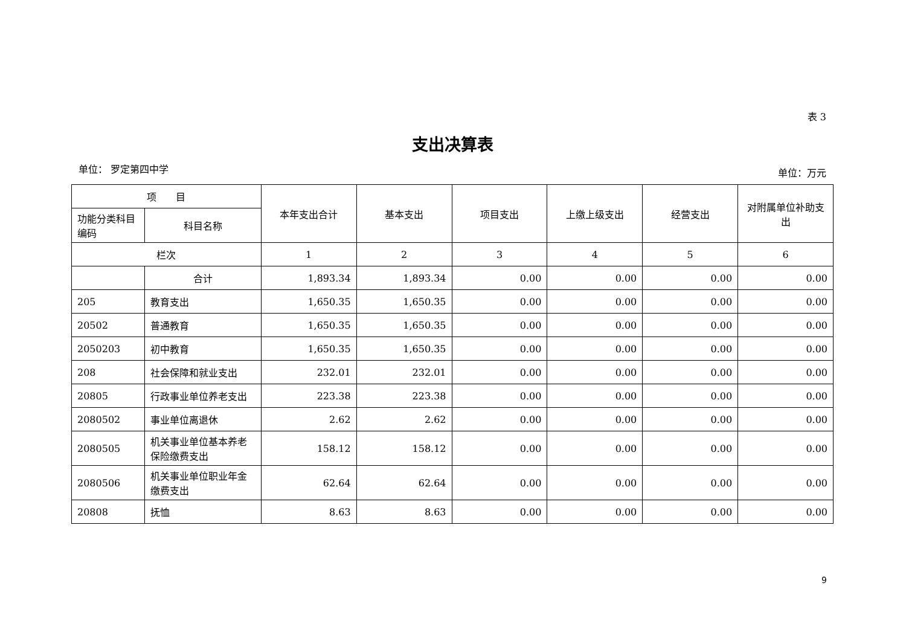表 3
支出决算表
单位： 罗定第四中学 单位：万元
| 项 目 | | 本年支出合计 | 基本支出 | 项目支出 | 上缴上级支出 | 经营支出 | 对附属单位补助支出 |
| --- | --- | --- | --- | --- | --- | --- | --- |
| 功能分类科目编码 | 科目名称 | | | | | | |
| 栏次 | | 1 | 2 | 3 | 4 | 5 | 6 |
| | 合计 | 1,893.34 | 1,893.34 | 0.00 | 0.00 | 0.00 | 0.00 |
| 205 | 教育支出 | 1,650.35 | 1,650.35 | 0.00 | 0.00 | 0.00 | 0.00 |
| 20502 | 普通教育 | 1,650.35 | 1,650.35 | 0.00 | 0.00 | 0.00 | 0.00 |
| 2050203 | 初中教育 | 1,650.35 | 1,650.35 | 0.00 | 0.00 | 0.00 | 0.00 |
| 208 | 社会保障和就业支出 | 232.01 | 232.01 | 0.00 | 0.00 | 0.00 | 0.00 |
| 20805 | 行政事业单位养老支出 | 223.38 | 223.38 | 0.00 | 0.00 | 0.00 | 0.00 |
| 2080502 | 事业单位离退休 | 2.62 | 2.62 | 0.00 | 0.00 | 0.00 | 0.00 |
| 2080505 | 机关事业单位基本养老保险缴费支出 | 158.12 | 158.12 | 0.00 | 0.00 | 0.00 | 0.00 |
| 2080506 | 机关事业单位职业年金缴费支出 | 62.64 | 62.64 | 0.00 | 0.00 | 0.00 | 0.00 |
| 20808 | 抚恤 | 8.63 | 8.63 | 0.00 | 0.00 | 0.00 | 0.00 |
9